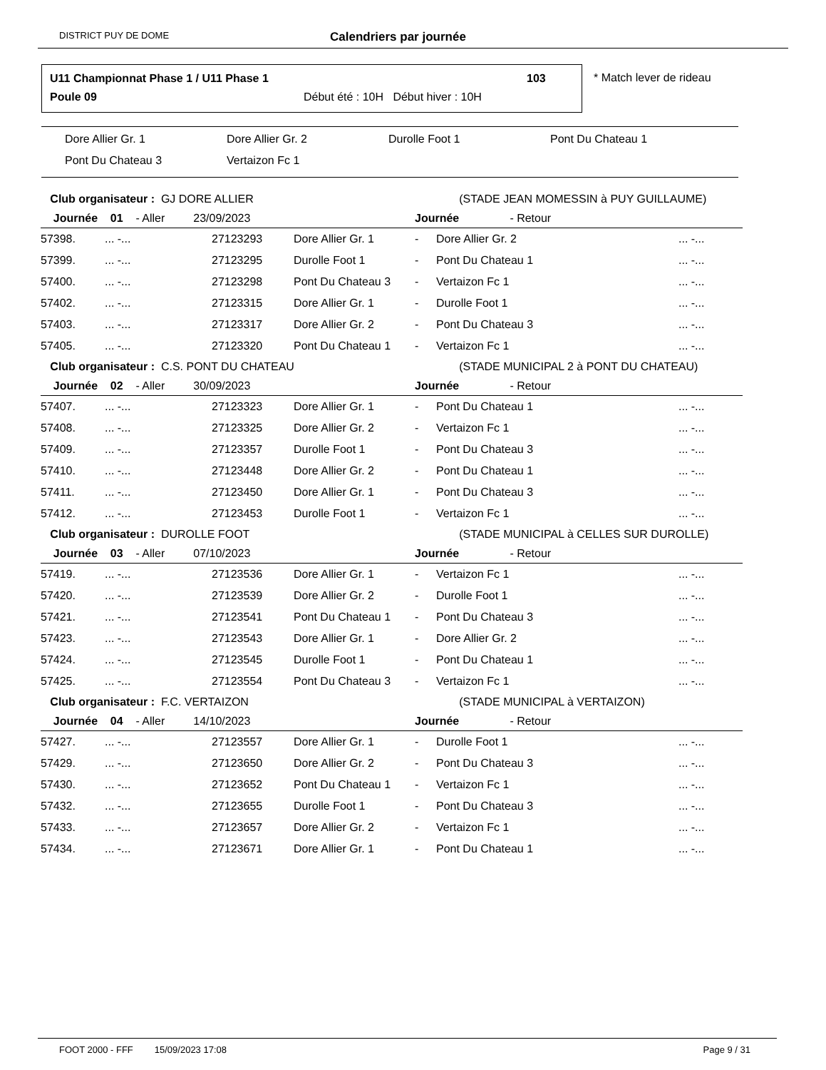DISTRICT PUY DE DOME Calendriers par journée
U11 Championnat Phase 1 / U11 Phase 1
103
Poule 09
Début été : 10H Début hiver : 10H
* Match lever de rideau
Dore Allier Gr. 1 Dore Allier Gr. 2 Durolle Foot 1 Pont Du Chateau 1
Pont Du Chateau 3 Vertaizon Fc 1
| Club organisateur : GJ DORE ALLIER | | | | (STADE JEAN MOMESSIN à PUY GUILLAUME) | | |
| Journée 01 - Aller 23/09/2023 | | | | Journée - Retour | | |
| 57398. | ... -... | 27123293 | Dore Allier Gr. 1 | - | Dore Allier Gr. 2 | ... -... |
| 57399. | ... -... | 27123295 | Durolle Foot 1 | - | Pont Du Chateau 1 | ... -... |
| 57400. | ... -... | 27123298 | Pont Du Chateau 3 | - | Vertaizon Fc 1 | ... -... |
| 57402. | ... -... | 27123315 | Dore Allier Gr. 1 | - | Durolle Foot 1 | ... -... |
| 57403. | ... -... | 27123317 | Dore Allier Gr. 2 | - | Pont Du Chateau 3 | ... -... |
| 57405. | ... -... | 27123320 | Pont Du Chateau 1 | - | Vertaizon Fc 1 | ... -... |
| Club organisateur : C.S. PONT DU CHATEAU | | | | (STADE MUNICIPAL 2 à PONT DU CHATEAU) | | |
| Journée 02 - Aller 30/09/2023 | | | | Journée - Retour | | |
| 57407. | ... -... | 27123323 | Dore Allier Gr. 1 | - | Pont Du Chateau 1 | ... -... |
| 57408. | ... -... | 27123325 | Dore Allier Gr. 2 | - | Vertaizon Fc 1 | ... -... |
| 57409. | ... -... | 27123357 | Durolle Foot 1 | - | Pont Du Chateau 3 | ... -... |
| 57410. | ... -... | 27123448 | Dore Allier Gr. 2 | - | Pont Du Chateau 1 | ... -... |
| 57411. | ... -... | 27123450 | Dore Allier Gr. 1 | - | Pont Du Chateau 3 | ... -... |
| 57412. | ... -... | 27123453 | Durolle Foot 1 | - | Vertaizon Fc 1 | ... -... |
| Club organisateur : DUROLLE FOOT | | | | (STADE MUNICIPAL à CELLES SUR DUROLLE) | | |
| Journée 03 - Aller 07/10/2023 | | | | Journée - Retour | | |
| 57419. | ... -... | 27123536 | Dore Allier Gr. 1 | - | Vertaizon Fc 1 | ... -... |
| 57420. | ... -... | 27123539 | Dore Allier Gr. 2 | - | Durolle Foot 1 | ... -... |
| 57421. | ... -... | 27123541 | Pont Du Chateau 1 | - | Pont Du Chateau 3 | ... -... |
| 57423. | ... -... | 27123543 | Dore Allier Gr. 1 | - | Dore Allier Gr. 2 | ... -... |
| 57424. | ... -... | 27123545 | Durolle Foot 1 | - | Pont Du Chateau 1 | ... -... |
| 57425. | ... -... | 27123554 | Pont Du Chateau 3 | - | Vertaizon Fc 1 | ... -... |
| Club organisateur : F.C. VERTAIZON | | | | (STADE MUNICIPAL à VERTAIZON) | | |
| Journée 04 - Aller 14/10/2023 | | | | Journée - Retour | | |
| 57427. | ... -... | 27123557 | Dore Allier Gr. 1 | - | Durolle Foot 1 | ... -... |
| 57429. | ... -... | 27123650 | Dore Allier Gr. 2 | - | Pont Du Chateau 3 | ... -... |
| 57430. | ... -... | 27123652 | Pont Du Chateau 1 | - | Vertaizon Fc 1 | ... -... |
| 57432. | ... -... | 27123655 | Durolle Foot 1 | - | Pont Du Chateau 3 | ... -... |
| 57433. | ... -... | 27123657 | Dore Allier Gr. 2 | - | Vertaizon Fc 1 | ... -... |
| 57434. | ... -... | 27123671 | Dore Allier Gr. 1 | - | Pont Du Chateau 1 | ... -... |
FOOT 2000 - FFF 15/09/2023 17:08 Page 9 / 31